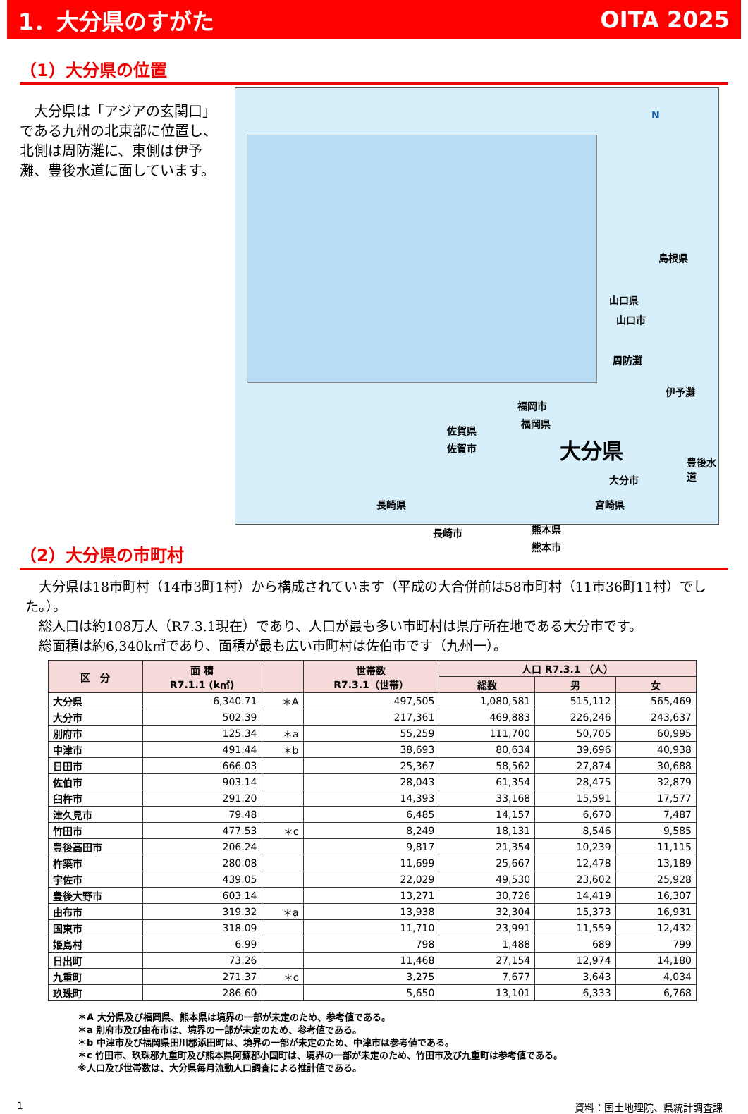1．大分県のすがた OITA 2025
（1）大分県の位置
　大分県は「アジアの玄関口」である九州の北東部に位置し、北側は周防灘に、東側は伊予灘、豊後水道に面しています。
N
島根県
山口県
山口市
周防灘
伊予灘
福岡市
福岡県
佐賀県
佐賀市 大分県
大分市
豊後水道
長崎県
長崎市 熊本県
熊本市
宮崎県
（2）大分県の市町村
　大分県は18市町村（14市3町1村）から構成されています（平成の大合併前は58市町村（11市36町11村）でした。）。
　総人口は約108万人（R7.3.1現在）であり、人口が最も多い市町村は県庁所在地である大分市です。
　総面積は約6,340k㎡であり、面積が最も広い市町村は佐伯市です（九州一）。
| 区 分 | 面 積 R7.1.1 (k㎡) | | 世帯数 R7.3.1（世帯） | 人口 R7.3.1 （人） | | |
| --- | --- | --- | --- | --- | --- | --- |
| | | | | 総数 | 男 | 女 |
| 大分県 | 6,340.71 | ＊A | 497,505 | 1,080,581 | 515,112 | 565,469 |
| 大分市 | 502.39 | | 217,361 | 469,883 | 226,246 | 243,637 |
| 別府市 | 125.34 | ＊a | 55,259 | 111,700 | 50,705 | 60,995 |
| 中津市 | 491.44 | ＊b | 38,693 | 80,634 | 39,696 | 40,938 |
| 日田市 | 666.03 | | 25,367 | 58,562 | 27,874 | 30,688 |
| 佐伯市 | 903.14 | | 28,043 | 61,354 | 28,475 | 32,879 |
| 臼杵市 | 291.20 | | 14,393 | 33,168 | 15,591 | 17,577 |
| 津久見市 | 79.48 | | 6,485 | 14,157 | 6,670 | 7,487 |
| 竹田市 | 477.53 | ＊c | 8,249 | 18,131 | 8,546 | 9,585 |
| 豊後高田市 | 206.24 | | 9,817 | 21,354 | 10,239 | 11,115 |
| 杵築市 | 280.08 | | 11,699 | 25,667 | 12,478 | 13,189 |
| 宇佐市 | 439.05 | | 22,029 | 49,530 | 23,602 | 25,928 |
| 豊後大野市 | 603.14 | | 13,271 | 30,726 | 14,419 | 16,307 |
| 由布市 | 319.32 | ＊a | 13,938 | 32,304 | 15,373 | 16,931 |
| 国東市 | 318.09 | | 11,710 | 23,991 | 11,559 | 12,432 |
| 姫島村 | 6.99 | | 798 | 1,488 | 689 | 799 |
| 日出町 | 73.26 | | 11,468 | 27,154 | 12,974 | 14,180 |
| 九重町 | 271.37 | ＊c | 3,275 | 7,677 | 3,643 | 4,034 |
| 玖珠町 | 286.60 | | 5,650 | 13,101 | 6,333 | 6,768 |
＊A 大分県及び福岡県、熊本県は境界の一部が未定のため、参考値である。
＊a 別府市及び由布市は、境界の一部が未定のため、参考値である。
＊b 中津市及び福岡県田川郡添田町は、境界の一部が未定のため、中津市は参考値である。
＊c 竹田市、玖珠郡九重町及び熊本県阿蘇郡小国町は、境界の一部が未定のため、竹田市及び九重町は参考値である。
※人口及び世帯数は、大分県毎月流動人口調査による推計値である。
1 資料：国土地理院、県統計調査課